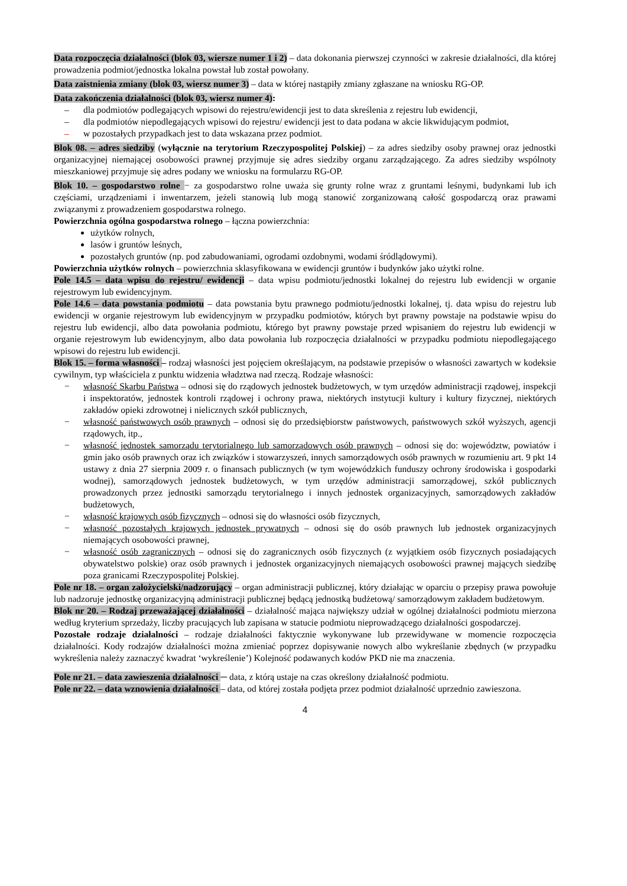Data rozpoczęcia działalności (blok 03, wiersze numer 1 i 2) – data dokonania pierwszej czynności w zakresie działalności, dla której prowadzenia podmiot/jednostka lokalna powstał lub został powołany.
Data zaistnienia zmiany (blok 03, wiersz numer 3) – data w której nastąpiły zmiany zgłaszane na wniosku RG-OP.
Data zakończenia działalności (blok 03, wiersz numer 4):
– dla podmiotów podlegających wpisowi do rejestru/ewidencji jest to data skreślenia z rejestru lub ewidencji,
– dla podmiotów niepodlegających wpisowi do rejestru/ ewidencji jest to data podana w akcie likwidującym podmiot,
– w pozostałych przypadkach jest to data wskazana przez podmiot.
Blok 08. – adres siedziby (wyłącznie na terytorium Rzeczypospolitej Polskiej) – za adres siedziby osoby prawnej oraz jednostki organizacyjnej niemającej osobowości prawnej przyjmuje się adres siedziby organu zarządzającego. Za adres siedziby wspólnoty mieszkaniowej przyjmuje się adres podany we wniosku na formularzu RG-OP.
Blok 10. – gospodarstwo rolne − za gospodarstwo rolne uważa się grunty rolne wraz z gruntami leśnymi, budynkami lub ich częściami, urządzeniami i inwentarzem, jeżeli stanowią lub mogą stanowić zorganizowaną całość gospodarczą oraz prawami związanymi z prowadzeniem gospodarstwa rolnego.
Powierzchnia ogólna gospodarstwa rolnego – łączna powierzchnia:
użytków rolnych,
lasów i gruntów leśnych,
pozostałych gruntów (np. pod zabudowaniami, ogrodami ozdobnymi, wodami śródlądowymi).
Powierzchnia użytków rolnych – powierzchnia sklasyfikowana w ewidencji gruntów i budynków jako użytki rolne.
Pole 14.5 – data wpisu do rejestru/ ewidencji – data wpisu podmiotu/jednostki lokalnej do rejestru lub ewidencji w organie rejestrowym lub ewidencyjnym.
Pole 14.6 – data powstania podmiotu – data powstania bytu prawnego podmiotu/jednostki lokalnej, tj. data wpisu do rejestru lub ewidencji w organie rejestrowym lub ewidencyjnym w przypadku podmiotów, których byt prawny powstaje na podstawie wpisu do rejestru lub ewidencji, albo data powołania podmiotu, którego byt prawny powstaje przed wpisaniem do rejestru lub ewidencji w organie rejestrowym lub ewidencyjnym, albo data powołania lub rozpoczęcia działalności w przypadku podmiotu niepodlegającego wpisowi do rejestru lub ewidencji.
Blok 15. – forma własności – rodzaj własności jest pojęciem określającym, na podstawie przepisów o własności zawartych w kodeksie cywilnym, typ właściciela z punktu widzenia władztwa nad rzeczą. Rodzaje własności:
− własność Skarbu Państwa – odnosi się do rządowych jednostek budżetowych, w tym urzędów administracji rządowej, inspekcji i inspektoratów, jednostek kontroli rządowej i ochrony prawa, niektórych instytucji kultury i kultury fizycznej, niektórych zakładów opieki zdrowotnej i nielicznych szkół publicznych,
− własność państwowych osób prawnych – odnosi się do przedsiębiorstw państwowych, państwowych szkół wyższych, agencji rządowych, itp.,
− własność jednostek samorządu terytorialnego lub samorządowych osób prawnych – odnosi się do: województw, powiatów i gmin jako osób prawnych oraz ich związków i stowarzyszeń, innych samorządowych osób prawnych w rozumieniu art. 9 pkt 14 ustawy z dnia 27 sierpnia 2009 r. o finansach publicznych (w tym wojewódzkich funduszy ochrony środowiska i gospodarki wodnej), samorządowych jednostek budżetowych, w tym urzędów administracji samorządowej, szkół publicznych prowadzonych przez jednostki samorządu terytorialnego i innych jednostek organizacyjnych, samorządowych zakładów budżetowych,
− własność krajowych osób fizycznych – odnosi się do własności osób fizycznych,
− własność pozostałych krajowych jednostek prywatnych – odnosi się do osób prawnych lub jednostek organizacyjnych niemających osobowości prawnej,
− własność osób zagranicznych – odnosi się do zagranicznych osób fizycznych (z wyjątkiem osób fizycznych posiadających obywatelstwo polskie) oraz osób prawnych i jednostek organizacyjnych niemających osobowości prawnej mających siedzibę poza granicami Rzeczypospolitej Polskiej.
Pole nr 18. – organ założycielski/nadzorujący – organ administracji publicznej, który działając w oparciu o przepisy prawa powołuje lub nadzoruje jednostkę organizacyjną administracji publicznej będącą jednostką budżetową/ samorządowym zakładem budżetowym.
Blok nr 20. – Rodzaj przeważającej działalności – działalność mająca największy udział w ogólnej działalności podmiotu mierzona według kryterium sprzedaży, liczby pracujących lub zapisana w statucie podmiotu nieprowadzącego działalności gospodarczej.
Pozostałe rodzaje działalności – rodzaje działalności faktycznie wykonywane lub przewidywane w momencie rozpoczęcia działalności. Kody rodzajów działalności można zmieniać poprzez dopisywanie nowych albo wykreślanie zbędnych (w przypadku wykreślenia należy zaznaczyć kwadrat ‘wykreślenie’) Kolejność podawanych kodów PKD nie ma znaczenia.
Pole nr 21. – data zawieszenia działalności ─ data, z którą ustaje na czas określony działalność podmiotu.
Pole nr 22. – data wznowienia działalności – data, od której została podjęta przez podmiot działalność uprzednio zawieszona.
4